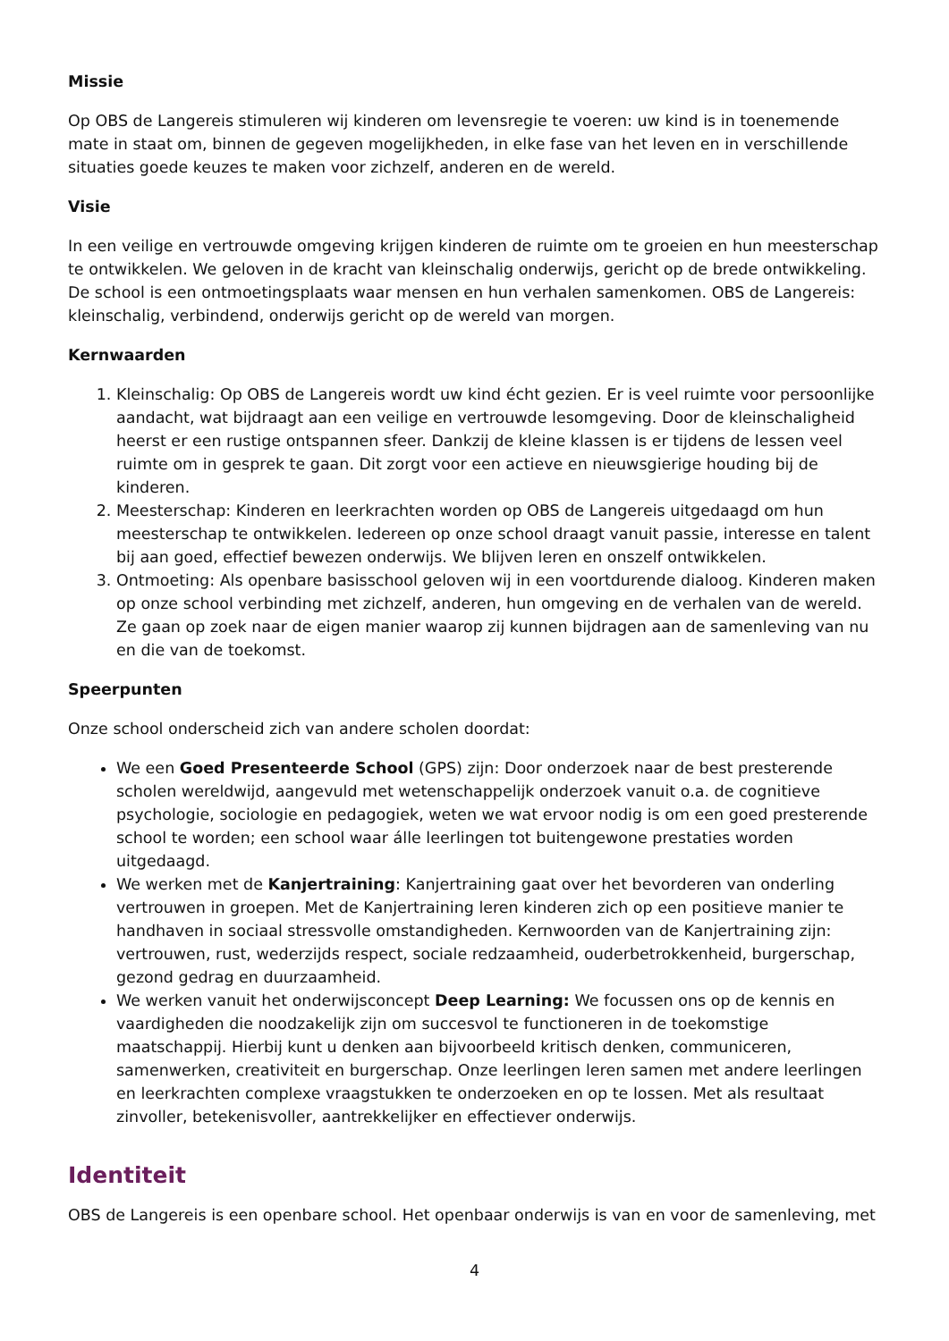Missie
Op OBS de Langereis stimuleren wij kinderen om levensregie te voeren: uw kind is in toenemende mate in staat om, binnen de gegeven mogelijkheden, in elke fase van het leven en in verschillende situaties goede keuzes te maken voor zichzelf, anderen en de wereld.
Visie
In een veilige en vertrouwde omgeving krijgen kinderen de ruimte om te groeien en hun meesterschap te ontwikkelen. We geloven in de kracht van kleinschalig onderwijs, gericht op de brede ontwikkeling. De school is een ontmoetingsplaats waar mensen en hun verhalen samenkomen. OBS de Langereis: kleinschalig, verbindend, onderwijs gericht op de wereld van morgen.
Kernwaarden
1. Kleinschalig: Op OBS de Langereis wordt uw kind écht gezien. Er is veel ruimte voor persoonlijke aandacht, wat bijdraagt aan een veilige en vertrouwde lesomgeving. Door de kleinschaligheid heerst er een rustige ontspannen sfeer. Dankzij de kleine klassen is er tijdens de lessen veel ruimte om in gesprek te gaan. Dit zorgt voor een actieve en nieuwsgierige houding bij de kinderen.
2. Meesterschap: Kinderen en leerkrachten worden op OBS de Langereis uitgedaagd om hun meesterschap te ontwikkelen. Iedereen op onze school draagt vanuit passie, interesse en talent bij aan goed, effectief bewezen onderwijs. We blijven leren en onszelf ontwikkelen.
3. Ontmoeting: Als openbare basisschool geloven wij in een voortdurende dialoog. Kinderen maken op onze school verbinding met zichzelf, anderen, hun omgeving en de verhalen van de wereld. Ze gaan op zoek naar de eigen manier waarop zij kunnen bijdragen aan de samenleving van nu en die van de toekomst.
Speerpunten
Onze school onderscheid zich van andere scholen doordat:
We een Goed Presenteerde School (GPS) zijn: Door onderzoek naar de best presterende scholen wereldwijd, aangevuld met wetenschappelijk onderzoek vanuit o.a. de cognitieve psychologie, sociologie en pedagogiek, weten we wat ervoor nodig is om een goed presterende school te worden; een school waar álle leerlingen tot buitengewone prestaties worden uitgedaagd.
We werken met de Kanjertraining: Kanjertraining gaat over het bevorderen van onderling vertrouwen in groepen. Met de Kanjertraining leren kinderen zich op een positieve manier te handhaven in sociaal stressvolle omstandigheden. Kernwoorden van de Kanjertraining zijn: vertrouwen, rust, wederzijds respect, sociale redzaamheid, ouderbetrokkenheid, burgerschap, gezond gedrag en duurzaamheid.
We werken vanuit het onderwijsconcept Deep Learning: We focussen ons op de kennis en vaardigheden die noodzakelijk zijn om succesvol te functioneren in de toekomstige maatschappij. Hierbij kunt u denken aan bijvoorbeeld kritisch denken, communiceren, samenwerken, creativiteit en burgerschap. Onze leerlingen leren samen met andere leerlingen en leerkrachten complexe vraagstukken te onderzoeken en op te lossen. Met als resultaat zinvoller, betekenisvoller, aantrekkelijker en effectiever onderwijs.
Identiteit
OBS de Langereis is een openbare school. Het openbaar onderwijs is van en voor de samenleving, met
4